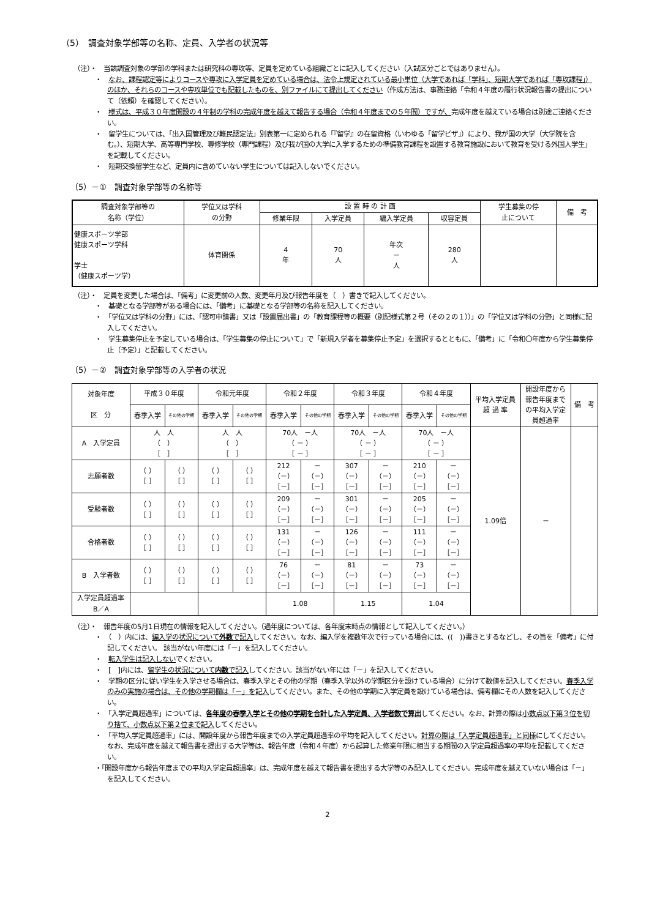（5）　調査対象学部等の名称、定員、入学者の状況等
（注）・　当該調査対象の学部の学科または研究科の専攻等、定員を定めている組織ごとに記入してください（入試区分ごとではありません）。
・　なお、課程認定等によりコースや専攻に入学定員を定めている場合は、法令上規定されている最小単位（大学であれば「学科」、短期大学であれば「専攻課程」）のほか、それらのコースや専攻単位でも記載したものを、別ファイルにて提出してください（作成方法は、事務連絡「令和４年度の履行状況報告書の提出について（依頼）を確認してください）。
・　様式は、平成３０年度開設の４年制の学科の完成年度を越えて報告する場合（令和４年度までの５年間）ですが、完成年度を越えている場合は別途ご連絡ください。
・　留学生については、「出入国管理及び難民認定法」別表第一に定められる「『留学』の在留資格（いわゆる「留学ビザ」）により、我が国の大学（大学院を含む。）、短期大学、高等専門学校、専修学校（専門課程）及び我が国の大学に入学するための準備教育課程を設置する教育施設において教育を受ける外国人学生」を記載してください。
・　短期交換留学生など、定員内に含めていない学生については記入しないでください。
（5）－①　調査対象学部等の名称等
| 調査対象学部等の 名称（学位） | 学位又は学科 の分野 | 設 置 時 の 計 画 | | | | 学生募集の停 止について | 備 考 |
| --- | --- | --- | --- | --- | --- | --- | --- |
| | | 修業年限 | 入学定員 | 編入学定員 | 収容定員 | | |
| 健康スポーツ学部 健康スポーツ学科 学士 （健康スポーツ学） | 体育関係 | 4 年 | 70 人 | 年次 － 人 | 280 人 | | |
（注）・　定員を変更した場合は、「備考」に変更前の人数、変更年月及び報告年度を（　）書きで記入してください。
・　基礎となる学部等がある場合には、「備考」に基礎となる学部等の名称を記入してください。
・　「学位又は学科の分野」には、「認可申請書」又は「設置届出書」の「教育課程等の概要（別記様式第２号（その２の１））」の「学位又は学科の分野」と同様に記入してください。
・　学生募集停止を予定している場合は、「学生募集の停止について」で「新規入学者を募集停止予定」を選択するとともに、「備考」に「令和〇年度から学生募集停止（予定）」と記載してください。
（5）－②　調査対象学部等の入学者の状況
| 対象年度 区 分 | 平成３０年度 | | 令和元年度 | | 令和２年度 | | 令和３年度 | | 令和４年度 | | 平均入学定員 超 過 率 | 開設年度から 報告年度まで の平均入学定 員超過率 | 備 考 |
| --- | --- | --- | --- | --- | --- | --- | --- | --- | --- | --- | --- | --- | --- |
| | 春季入学 | その他の学期 | 春季入学 | その他の学期 | 春季入学 | その他の学期 | 春季入学 | その他の学期 | 春季入学 | その他の学期 | | | |
| A 入学定員 | 人 人 （ ） ［ ］ | | 人 人 （ ） ［ ］ | | 70人 －人 （ － ） ［ － ］ | | 70人 －人 （ － ） ［ － ］ | | 70人 －人 （ － ） ［ － ］ | | 1.09倍 | － | |
| 志願者数 | （ ） ［ ］ | （ ） ［ ］ | （ ） ［ ］ | （ ） ［ ］ | 212 （－） ［－］ | － （－） ［－］ | 307 （－） ［－］ | － （－） ［－］ | 210 （－） ［－］ | － （－） ［－］ | | | |
| 受験者数 | （ ） ［ ］ | （ ） ［ ］ | （ ） ［ ］ | （ ） ［ ］ | 209 （－） ［－］ | － （－） ［－］ | 301 （－） ［－］ | － （－） ［－］ | 205 （－） ［－］ | － （－） ［－］ | | | |
| 合格者数 | （ ） ［ ］ | （ ） ［ ］ | （ ） ［ ］ | （ ） ［ ］ | 131 （－） ［－］ | － （－） ［－］ | 126 （－） ［－］ | － （－） ［－］ | 111 （－） ［－］ | － （－） ［－］ | | | |
| B 入学者数 | （ ） ［ ］ | （ ） ［ ］ | （ ） ［ ］ | （ ） ［ ］ | 76 （－） ［－］ | － （－） ［－］ | 81 （－） ［－］ | － （－） ［－］ | 73 （－） ［－］ | － （－） ［－］ | | | |
| 入学定員超過率 B／A | | | | | 1.08 | | 1.15 | | 1.04 | | | | |
（注）・　報告年度の5月1日現在の情報を記入してください。（過年度については、各年度末時点の情報として記入してください。）
・　（　）内には、編入学の状況について外数で記入してください。なお、編入学を複数年次で行っている場合には、((　))書きとするなどし、その旨を「備考」に付記してください。 該当がない年度には「－」を記入してください。
・　転入学生は記入しないでください。
・　[　]内には、留学生の状況について内数で記入してください。該当がない年には「－」を記入してください。
・　学期の区分に従い学生を入学させる場合は、春季入学とその他の学期（春季入学以外の学期区分を設けている場合）に分けて数値を記入してください。春季入学のみの実施の場合は、その他の学期欄は「－」を記入してください。また、その他の学期に入学定員を設けている場合は、備考欄にその人数を記入してください。
・　「入学定員超過率」については、各年度の春季入学とその他の学期を合計した入学定員、入学者数で算出してください。なお、計算の際は小数点以下第３位を切り捨て、小数点以下第２位まで記入してください。
・　「平均入学定員超過率」には、開設年度から報告年度までの入学定員超過率の平均を記入してください。計算の際は「入学定員超過率」と同様にしてください。なお、完成年度を越えて報告書を提出する大学等は、報告年度（令和４年度）から起算した修業年限に相当する期間の入学定員超過率の平均を記載してください。
・「開設年度から報告年度までの平均入学定員超過率」は、完成年度を越えて報告書を提出する大学等のみ記入してください。完成年度を越えていない場合は「－」を記入してください。
2